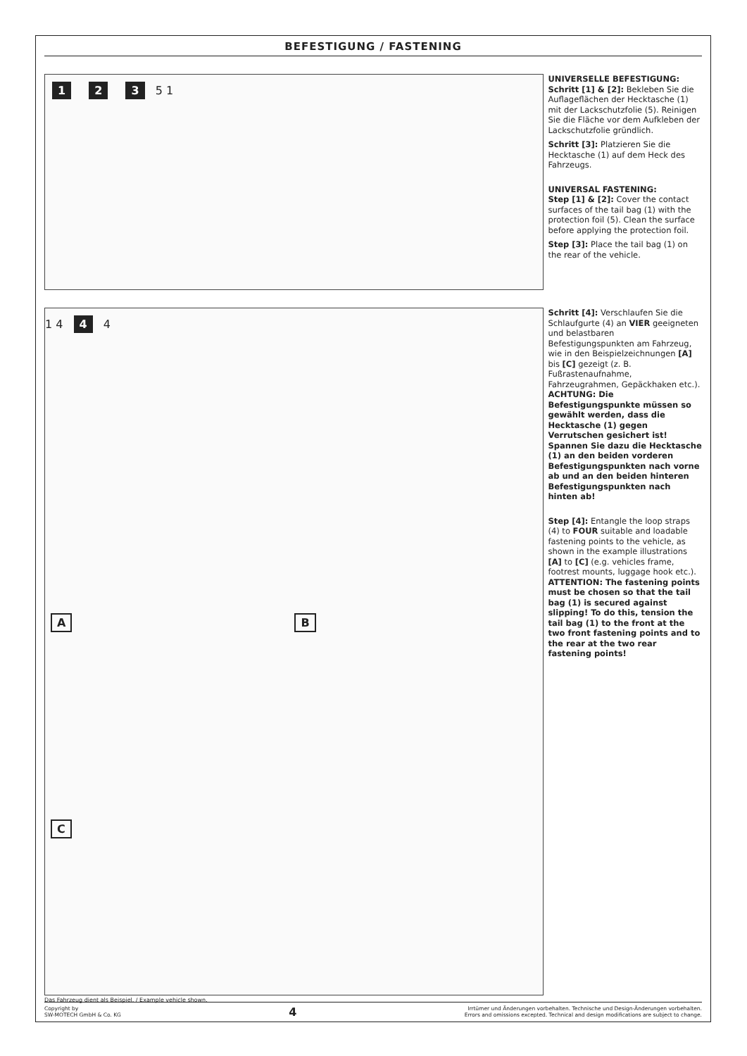BEFESTIGUNG / FASTENING
1 2 3 5 1
UNIVERSELLE BEFESTIGUNG:
Schritt [1] & [2]: Bekleben Sie die Auflageflächen der Hecktasche (1) mit der Lackschutzfolie (5). Reinigen Sie die Fläche vor dem Aufkleben der Lackschutzfolie gründlich.
Schritt [3]: Platzieren Sie die Hecktasche (1) auf dem Heck des Fahrzeugs.
UNIVERSAL FASTENING:
Step [1] & [2]: Cover the contact surfaces of the tail bag (1) with the protection foil (5). Clean the surface before applying the protection foil.
Step [3]: Place the tail bag (1) on the rear of the vehicle.
1 4 4 4
A B C
Schritt [4]: Verschlaufen Sie die Schlaufgurte (4) an VIER geeigneten und belastbaren Befestigungspunkten am Fahrzeug, wie in den Beispielzeichnungen [A] bis [C] gezeigt (z. B. Fußrastenaufnahme, Fahrzeugrahmen, Gepäckhaken etc.).
ACHTUNG: Die Befestigungspunkte müssen so gewählt werden, dass die Hecktasche (1) gegen Verrutschen gesichert ist! Spannen Sie dazu die Hecktasche (1) an den beiden vorderen Befestigungspunkten nach vorne ab und an den beiden hinteren Befestigungspunkten nach hinten ab!
Step [4]: Entangle the loop straps (4) to FOUR suitable and loadable fastening points to the vehicle, as shown in the example illustrations [A] to [C] (e.g. vehicles frame, footrest mounts, luggage hook etc.).
ATTENTION: The fastening points must be chosen so that the tail bag (1) is secured against slipping! To do this, tension the tail bag (1) to the front at the two front fastening points and to the rear at the two rear fastening points!
Das Fahrzeug dient als Beispiel. / Example vehicle shown.
Copyright by
SW-MOTECH GmbH & Co. KG
4
Irrtümer und Änderungen vorbehalten. Technische und Design-Änderungen vorbehalten.
Errors and omissions excepted. Technical and design modifications are subject to change.